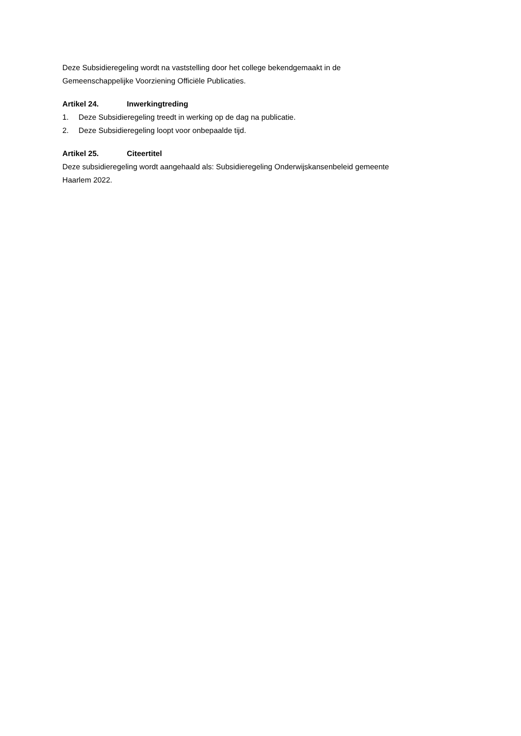Deze Subsidieregeling wordt na vaststelling door het college bekendgemaakt in de
Gemeenschappelijke Voorziening Officiële Publicaties.
Artikel 24. Inwerkingtreding
1. Deze Subsidieregeling treedt in werking op de dag na publicatie.
2. Deze Subsidieregeling loopt voor onbepaalde tijd.
Artikel 25. Citeertitel
Deze subsidieregeling wordt aangehaald als: Subsidieregeling Onderwijskansenbeleid gemeente
Haarlem 2022.